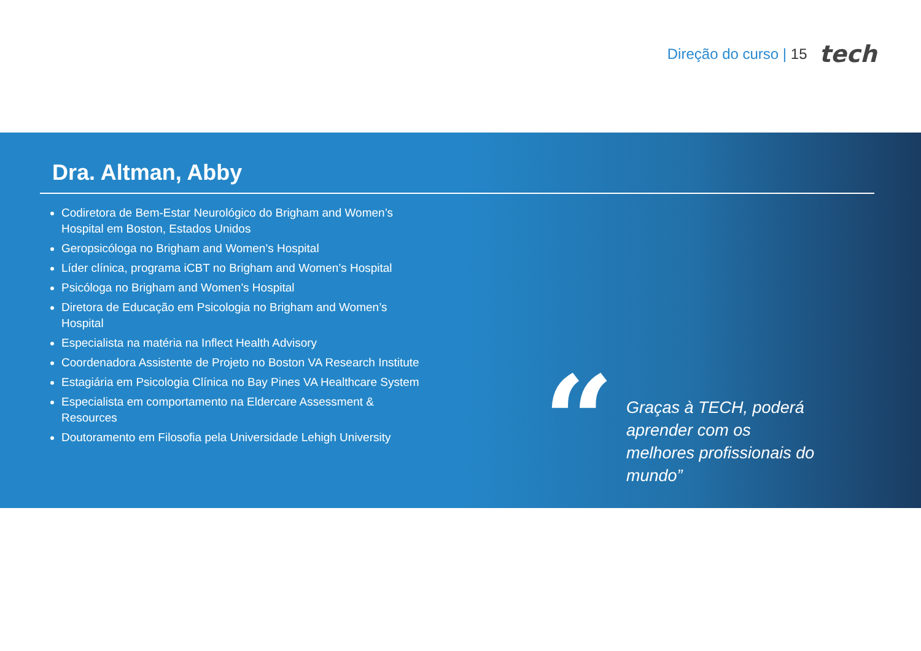Direção do curso | 15
tech
Dra. Altman, Abby
Codiretora de Bem-Estar Neurológico do Brigham and Women’s Hospital em Boston, Estados Unidos
Geropsicóloga no Brigham and Women’s Hospital
Líder clínica, programa iCBT no Brigham and Women’s Hospital
Psicóloga no Brigham and Women’s Hospital
Diretora de Educação em Psicologia no Brigham and Women’s Hospital
Especialista na matéria na Inflect Health Advisory
Coordenadora Assistente de Projeto no Boston VA Research Institute
Estagiária em Psicologia Clínica no Bay Pines VA Healthcare System
Especialista em comportamento na Eldercare Assessment & Resources
Doutoramento em Filosofia pela Universidade Lehigh University
“
Graças à TECH, poderá aprender com os melhores profissionais do mundo”